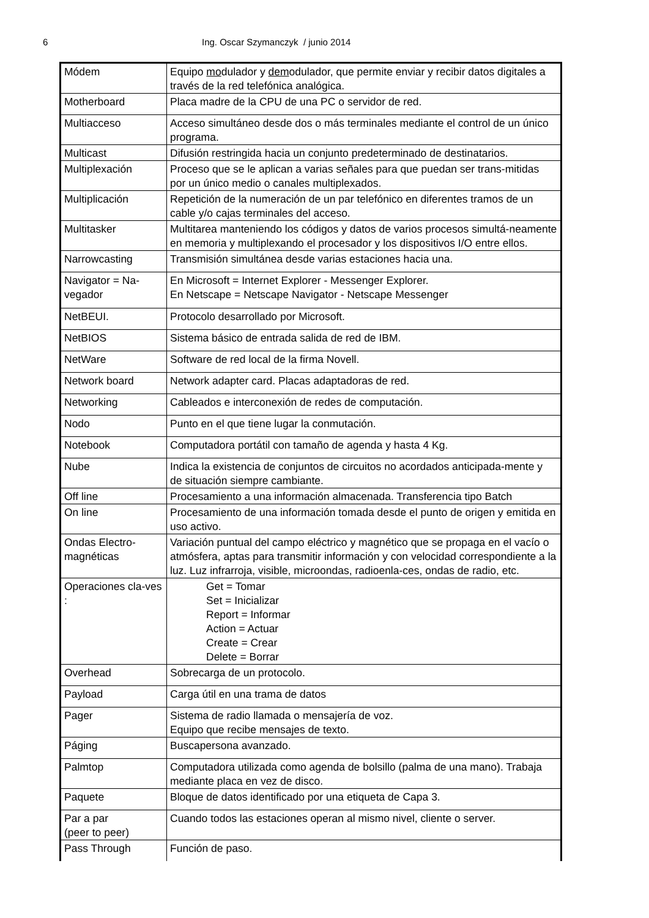6 Ing. Oscar Szymanczyk / junio 2014
| Módem | Equipo mo dulador y dem odulador, que permite enviar y recibir datos digitales a través de la red telefónica analógica. |
| Motherboard | Placa madre de la CPU de una PC o servidor de red. |
| Multiacceso | Acceso simultáneo desde dos o más terminales mediante el control de un único programa. |
| Multicast | Difusión restringida hacia un conjunto predeterminado de destinatarios. |
| Multiplexación | Proceso que se le aplican a varias señales para que puedan ser trans-mitidas por un único medio o canales multiplexados. |
| Multiplicación | Repetición de la numeración de un par telefónico en diferentes tramos de un cable y/o cajas terminales del acceso. |
| Multitasker | Multitarea manteniendo los códigos y datos de varios procesos simultá-neamente en memoria y multiplexando el procesador y los dispositivos I/O entre ellos. |
| Narrowcasting | Transmisión simultánea desde varias estaciones hacia una. |
| Navigator = Na-vegador | En Microsoft = Internet Explorer - Messenger Explorer. En Netscape = Netscape Navigator - Netscape Messenger |
| NetBEUI. | Protocolo desarrollado por Microsoft. |
| NetBIOS | Sistema básico de entrada salida de red de IBM. |
| NetWare | Software de red local de la firma Novell. |
| Network board | Network adapter card. Placas adaptadoras de red. |
| Networking | Cableados e interconexión de redes de computación. |
| Nodo | Punto en el que tiene lugar la conmutación. |
| Notebook | Computadora portátil con tamaño de agenda y hasta 4 Kg. |
| Nube | Indica la existencia de conjuntos de circuitos no acordados anticipada-mente y de situación siempre cambiante. |
| Off line | Procesamiento a una información almacenada. Transferencia tipo Batch |
| On line | Procesamiento de una información tomada desde el punto de origen y emitida en uso activo. |
| Ondas Electro-magnéticas | Variación puntual del campo eléctrico y magnético que se propaga en el vacío o atmósfera, aptas para transmitir información y con velocidad correspondiente a la luz. Luz infrarroja, visible, microondas, radioenla-ces, ondas de radio, etc. |
| Operaciones cla-ves : | Get = Tomar Set = Inicializar Report = Informar Action = Actuar Create = Crear Delete = Borrar |
| Overhead | Sobrecarga de un protocolo. |
| Payload | Carga útil en una trama de datos |
| Pager | Sistema de radio llamada o mensajería de voz. Equipo que recibe mensajes de texto. |
| Páging | Buscapersona avanzado. |
| Palmtop | Computadora utilizada como agenda de bolsillo (palma de una mano). Trabaja mediante placa en vez de disco. |
| Paquete | Bloque de datos identificado por una etiqueta de Capa 3. |
| Par a par (peer to peer) | Cuando todos las estaciones operan al mismo nivel, cliente o server. |
| Pass Through | Función de paso. |